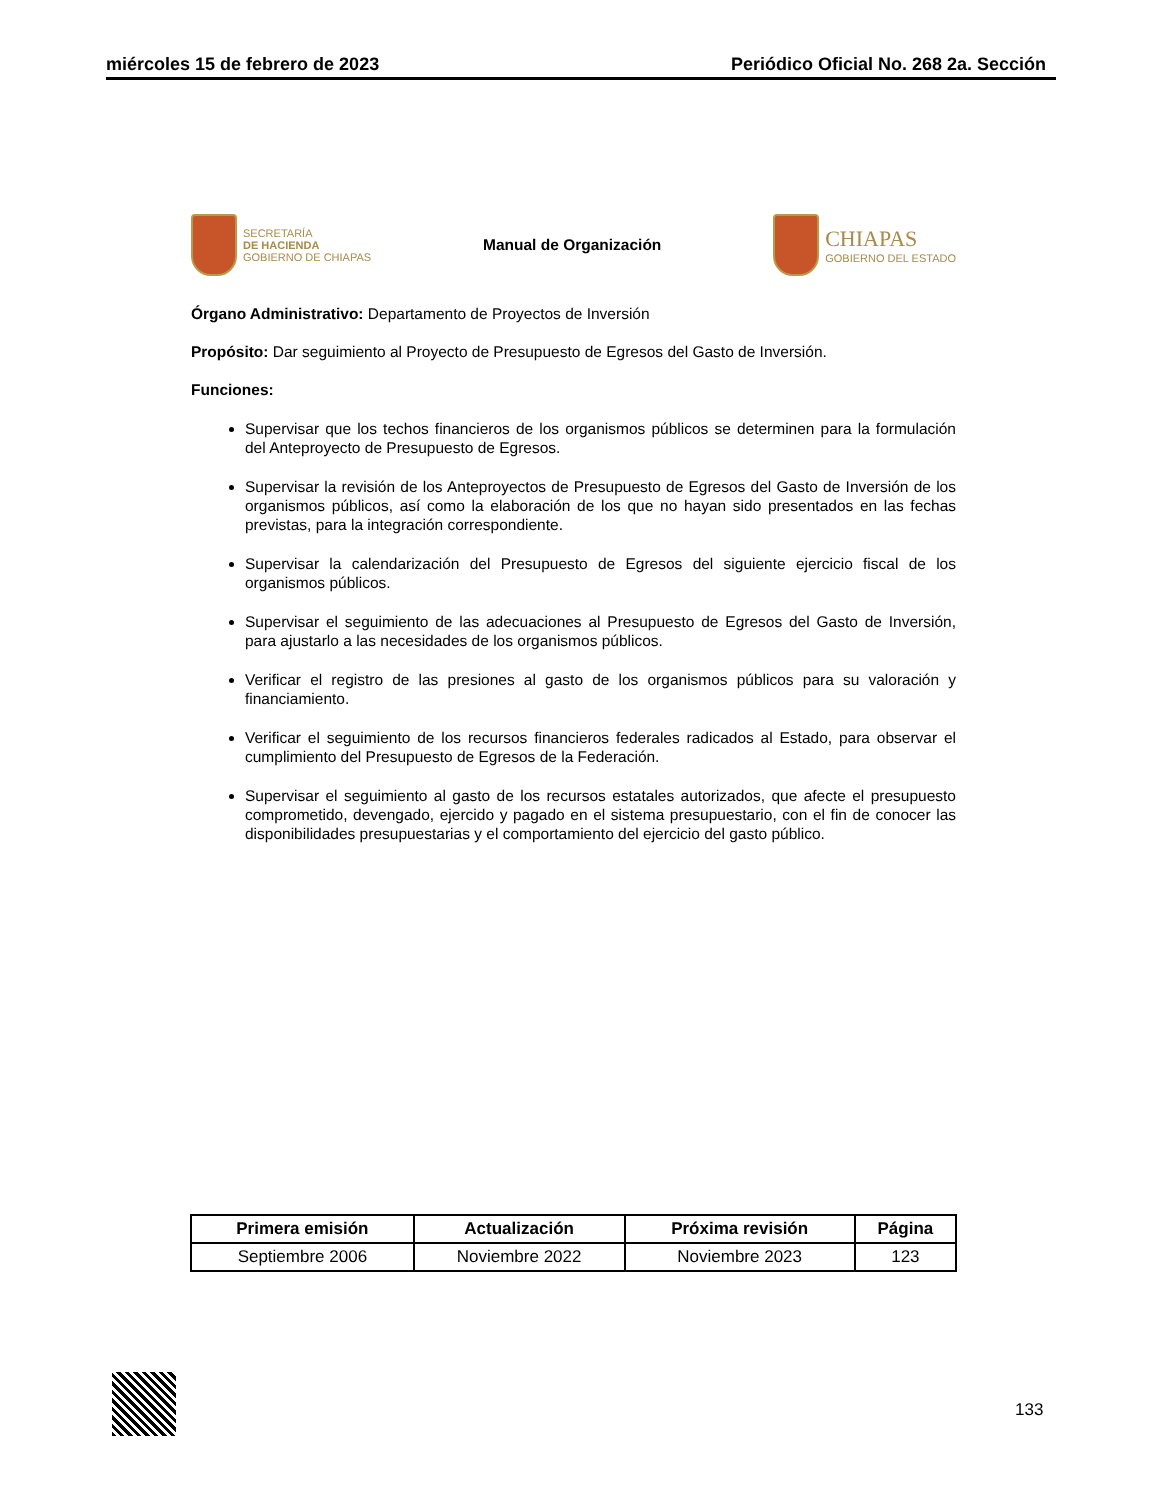miércoles 15 de febrero de 2023 Periódico Oficial No. 268 2a. Sección
SECRETARÍA
DE HACIENDA
GOBIERNO DE CHIAPAS
Manual de Organización
CHIAPAS
GOBIERNO DEL ESTADO
Órgano Administrativo: Departamento de Proyectos de Inversión
Propósito: Dar seguimiento al Proyecto de Presupuesto de Egresos del Gasto de Inversión.
Funciones:
Supervisar que los techos financieros de los organismos públicos se determinen para la formulación del Anteproyecto de Presupuesto de Egresos.
Supervisar la revisión de los Anteproyectos de Presupuesto de Egresos del Gasto de Inversión de los organismos públicos, así como la elaboración de los que no hayan sido presentados en las fechas previstas, para la integración correspondiente.
Supervisar la calendarización del Presupuesto de Egresos del siguiente ejercicio fiscal de los organismos públicos.
Supervisar el seguimiento de las adecuaciones al Presupuesto de Egresos del Gasto de Inversión, para ajustarlo a las necesidades de los organismos públicos.
Verificar el registro de las presiones al gasto de los organismos públicos para su valoración y financiamiento.
Verificar el seguimiento de los recursos financieros federales radicados al Estado, para observar el cumplimiento del Presupuesto de Egresos de la Federación.
Supervisar el seguimiento al gasto de los recursos estatales autorizados, que afecte el presupuesto comprometido, devengado, ejercido y pagado en el sistema presupuestario, con el fin de conocer las disponibilidades presupuestarias y el comportamiento del ejercicio del gasto público.
| Primera emisión | Actualización | Próxima revisión | Página |
| --- | --- | --- | --- |
| Septiembre 2006 | Noviembre 2022 | Noviembre 2023 | 123 |
133